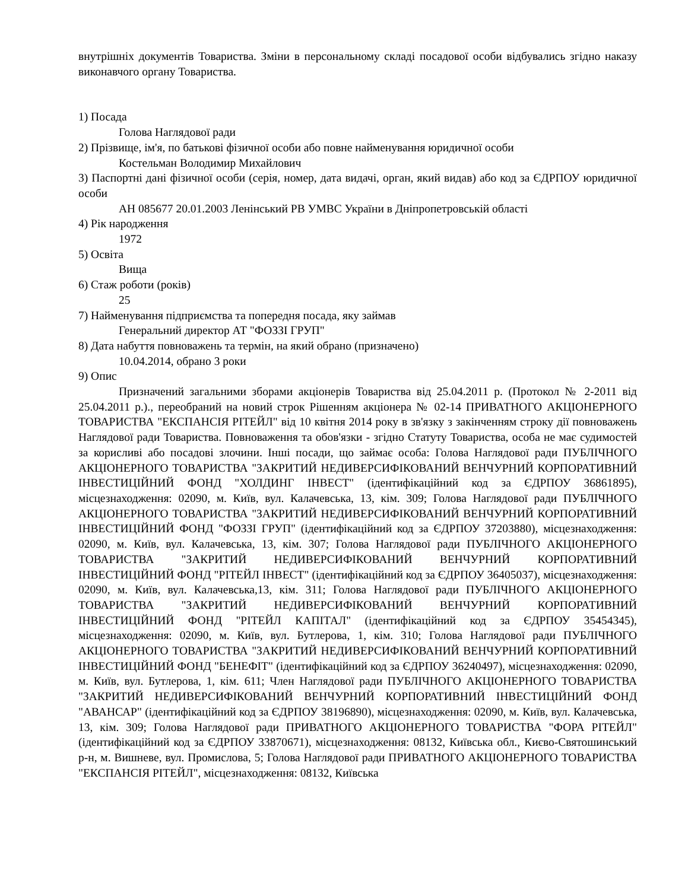внутрішніх документів Товариства. Зміни в персональному складі посадової особи відбувались згідно наказу виконавчого органу Товариства.
1) Посада
Голова Наглядової ради
2) Прізвище, ім'я, по батькові фізичної особи або повне найменування юридичної особи
Костельман Володимир Михайлович
3) Паспортні дані фізичної особи (серія, номер, дата видачі, орган, який видав) або код за ЄДРПОУ юридичної особи
АН 085677 20.01.2003 Ленінський РВ УМВС України в Дніпропетровській області
4) Рік народження
1972
5) Освіта
Вища
6) Стаж роботи (років)
25
7) Найменування підприємства та попередня посада, яку займав
Генеральний директор АТ "ФОЗЗІ ГРУП"
8) Дата набуття повноважень та термін, на який обрано (призначено)
10.04.2014, обрано 3 роки
9) Опис
Призначений загальними зборами акціонерів Товариства від 25.04.2011 р. (Протокол № 2-2011 від 25.04.2011 р.)., переобраний на новий строк Рішенням акціонера № 02-14 ПРИВАТНОГО АКЦІОНЕРНОГО ТОВАРИСТВА "ЕКСПАНСІЯ РІТЕЙЛ" від 10 квітня 2014 року в зв'язку з закінченням строку дії повноважень Наглядової ради Товариства. Повноваження та обов'язки - згідно Статуту Товариства, особа не має судимостей за корисливі або посадові злочини. Інші посади, що займає особа: Голова Наглядової ради ПУБЛІЧНОГО АКЦІОНЕРНОГО ТОВАРИСТВА "ЗАКРИТИЙ НЕДИВЕРСИФІКОВАНИЙ ВЕНЧУРНИЙ КОРПОРАТИВНИЙ ІНВЕСТИЦІЙНИЙ ФОНД "ХОЛДИНГ ІНВЕСТ" (ідентифікаційний код за ЄДРПОУ 36861895), місцезнаходження: 02090, м. Київ, вул. Калачевська, 13, кім. 309; Голова Наглядової ради ПУБЛІЧНОГО АКЦІОНЕРНОГО ТОВАРИСТВА "ЗАКРИТИЙ НЕДИВЕРСИФІКОВАНИЙ ВЕНЧУРНИЙ КОРПОРАТИВНИЙ ІНВЕСТИЦІЙНИЙ ФОНД "ФОЗЗІ ГРУП" (ідентифікаційний код за ЄДРПОУ 37203880), місцезнаходження: 02090, м. Київ, вул. Калачевська, 13, кім. 307; Голова Наглядової ради ПУБЛІЧНОГО АКЦІОНЕРНОГО ТОВАРИСТВА "ЗАКРИТИЙ НЕДИВЕРСИФІКОВАНИЙ ВЕНЧУРНИЙ КОРПОРАТИВНИЙ ІНВЕСТИЦІЙНИЙ ФОНД "РІТЕЙЛ ІНВЕСТ" (ідентифікаційний код за ЄДРПОУ 36405037), місцезнаходження: 02090, м. Київ, вул. Калачевська,13, кім. 311; Голова Наглядової ради ПУБЛІЧНОГО АКЦІОНЕРНОГО ТОВАРИСТВА "ЗАКРИТИЙ НЕДИВЕРСИФІКОВАНИЙ ВЕНЧУРНИЙ КОРПОРАТИВНИЙ ІНВЕСТИЦІЙНИЙ ФОНД "РІТЕЙЛ КАПІТАЛ" (ідентифікаційний код за ЄДРПОУ 35454345), місцезнаходження: 02090, м. Київ, вул. Бутлерова, 1, кім. 310; Голова Наглядової ради ПУБЛІЧНОГО АКЦІОНЕРНОГО ТОВАРИСТВА "ЗАКРИТИЙ НЕДИВЕРСИФІКОВАНИЙ ВЕНЧУРНИЙ КОРПОРАТИВНИЙ ІНВЕСТИЦІЙНИЙ ФОНД "БЕНЕФІТ" (ідентифікаційний код за ЄДРПОУ 36240497), місцезнаходження: 02090, м. Київ, вул. Бутлерова, 1, кім. 611; Член Наглядової ради ПУБЛІЧНОГО АКЦІОНЕРНОГО ТОВАРИСТВА "ЗАКРИТИЙ НЕДИВЕРСИФІКОВАНИЙ ВЕНЧУРНИЙ КОРПОРАТИВНИЙ ІНВЕСТИЦІЙНИЙ ФОНД "АВАНСАР" (ідентифікаційний код за ЄДРПОУ 38196890), місцезнаходження: 02090, м. Київ, вул. Калачевська, 13, кім. 309; Голова Наглядової ради ПРИВАТНОГО АКЦІОНЕРНОГО ТОВАРИСТВА "ФОРА РІТЕЙЛ" (ідентифікаційний код за ЄДРПОУ 33870671), місцезнаходження: 08132, Київська обл., Києво-Святошинський р-н, м. Вишневе, вул. Промислова, 5; Голова Наглядової ради ПРИВАТНОГО АКЦІОНЕРНОГО ТОВАРИСТВА "ЕКСПАНСІЯ РІТЕЙЛ", місцезнаходження: 08132, Київська